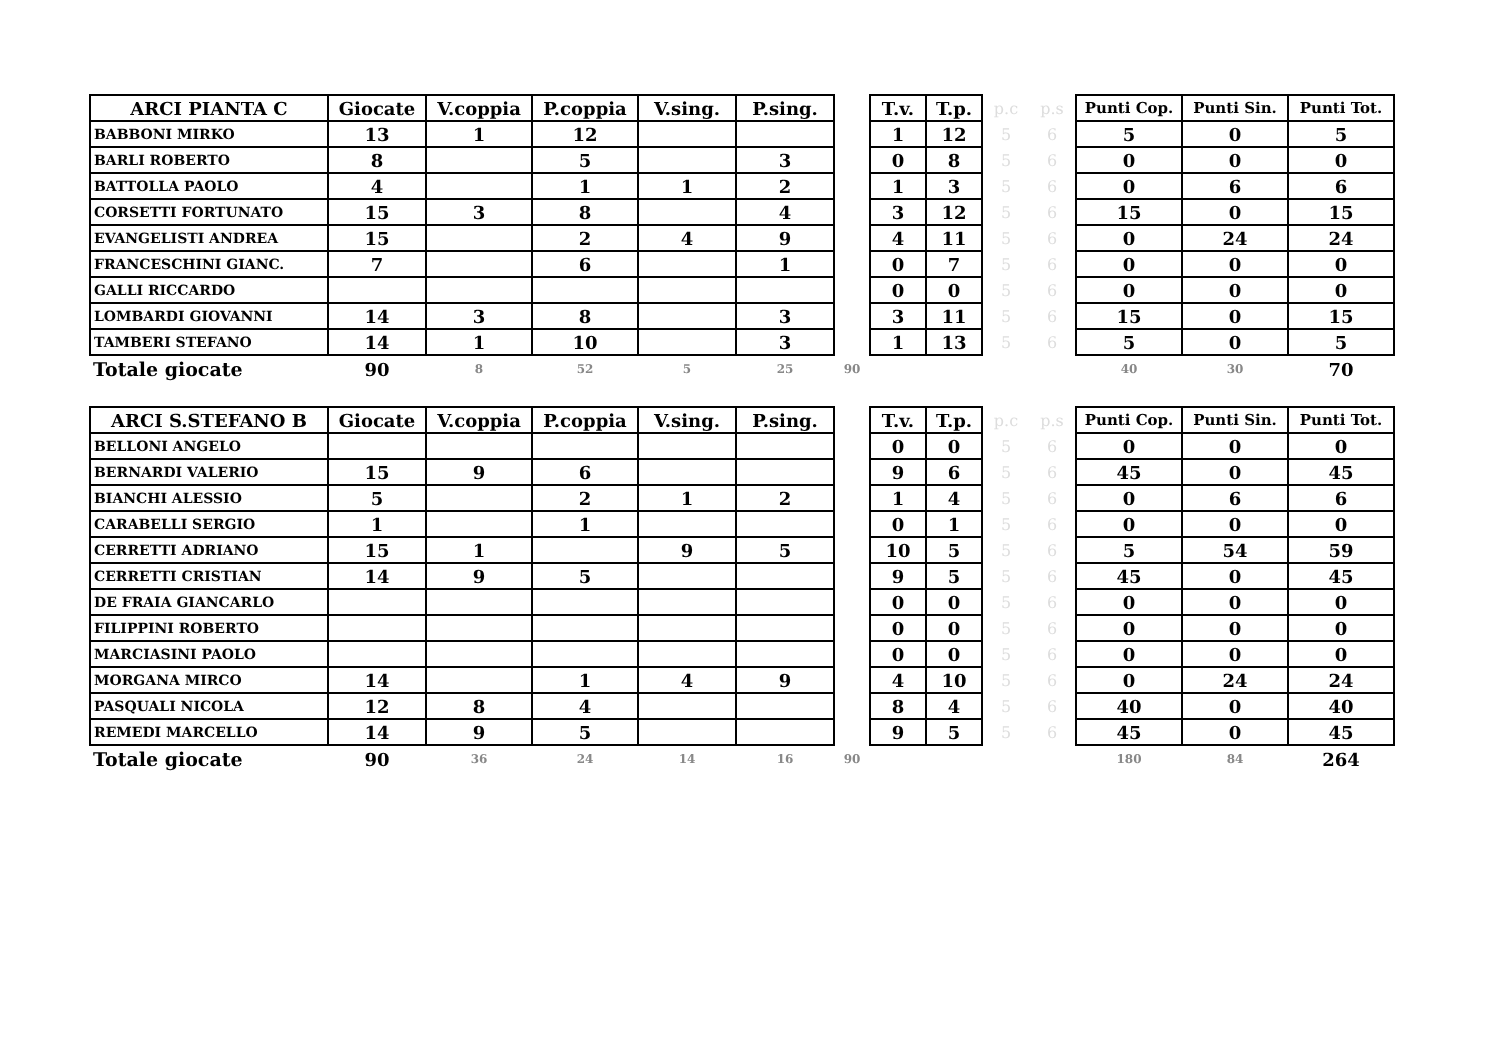| ARCI PIANTA C | Giocate | V.coppia | P.coppia | V.sing. | P.sing. | | T.v. | T.p. | p.c | p.s | Punti Cop. | Punti Sin. | Punti Tot. |
| --- | --- | --- | --- | --- | --- | --- | --- | --- | --- | --- | --- | --- | --- |
| BABBONI MIRKO | 13 | 1 | 12 | | | | 1 | 12 | 5 | 6 | 5 | 0 | 5 |
| BARLI ROBERTO | 8 | | 5 | | 3 | | 0 | 8 | 5 | 6 | 0 | 0 | 0 |
| BATTOLLA PAOLO | 4 | | 1 | 1 | 2 | | 1 | 3 | 5 | 6 | 0 | 6 | 6 |
| CORSETTI FORTUNATO | 15 | 3 | 8 | | 4 | | 3 | 12 | 5 | 6 | 15 | 0 | 15 |
| EVANGELISTI ANDREA | 15 | | 2 | 4 | 9 | | 4 | 11 | 5 | 6 | 0 | 24 | 24 |
| FRANCESCHINI GIANC. | 7 | | 6 | | 1 | | 0 | 7 | 5 | 6 | 0 | 0 | 0 |
| GALLI RICCARDO | | | | | | | 0 | 0 | 5 | 6 | 0 | 0 | 0 |
| LOMBARDI GIOVANNI | 14 | 3 | 8 | | 3 | | 3 | 11 | 5 | 6 | 15 | 0 | 15 |
| TAMBERI STEFANO | 14 | 1 | 10 | | 3 | | 1 | 13 | 5 | 6 | 5 | 0 | 5 |
| Totale giocate | 90 | 8 | 52 | 5 | 25 | 90 | | | | | 40 | 30 | 70 |
| ARCI S.STEFANO B | Giocate | V.coppia | P.coppia | V.sing. | P.sing. | | T.v. | T.p. | p.c | p.s | Punti Cop. | Punti Sin. | Punti Tot. |
| --- | --- | --- | --- | --- | --- | --- | --- | --- | --- | --- | --- | --- | --- |
| BELLONI ANGELO | | | | | | | 0 | 0 | 5 | 6 | 0 | 0 | 0 |
| BERNARDI VALERIO | 15 | 9 | 6 | | | | 9 | 6 | 5 | 6 | 45 | 0 | 45 |
| BIANCHI ALESSIO | 5 | | 2 | 1 | 2 | | 1 | 4 | 5 | 6 | 0 | 6 | 6 |
| CARABELLI SERGIO | 1 | | 1 | | | | 0 | 1 | 5 | 6 | 0 | 0 | 0 |
| CERRETTI ADRIANO | 15 | 1 | | 9 | 5 | | 10 | 5 | 5 | 6 | 5 | 54 | 59 |
| CERRETTI CRISTIAN | 14 | 9 | 5 | | | | 9 | 5 | 5 | 6 | 45 | 0 | 45 |
| DE FRAIA GIANCARLO | | | | | | | 0 | 0 | 5 | 6 | 0 | 0 | 0 |
| FILIPPINI ROBERTO | | | | | | | 0 | 0 | 5 | 6 | 0 | 0 | 0 |
| MARCIASINI PAOLO | | | | | | | 0 | 0 | 5 | 6 | 0 | 0 | 0 |
| MORGANA MIRCO | 14 | | 1 | 4 | 9 | | 4 | 10 | 5 | 6 | 0 | 24 | 24 |
| PASQUALI NICOLA | 12 | 8 | 4 | | | | 8 | 4 | 5 | 6 | 40 | 0 | 40 |
| REMEDI MARCELLO | 14 | 9 | 5 | | | | 9 | 5 | 5 | 6 | 45 | 0 | 45 |
| Totale giocate | 90 | 36 | 24 | 14 | 16 | 90 | | | | | 180 | 84 | 264 |